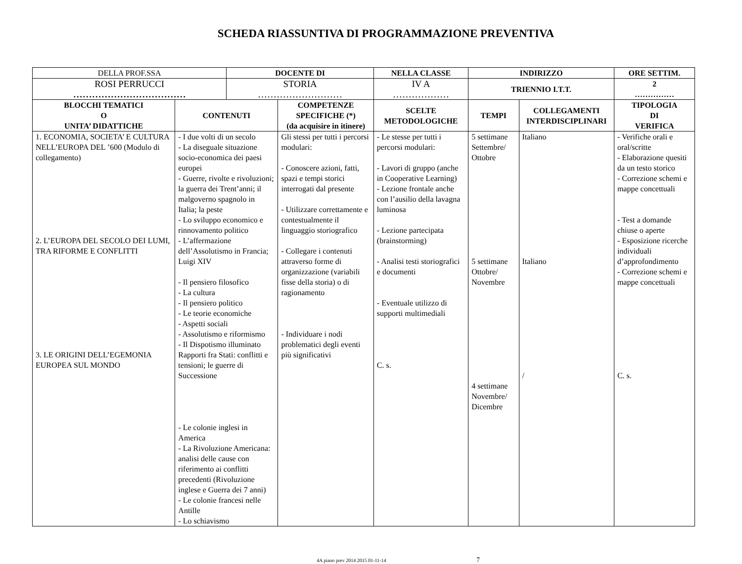SCHEDA RIASSUNTIVA DI PROGRAMMAZIONE PREVENTIVA
| DELLA PROF.SSA | | DOCENTE DI | | NELLA CLASSE | INDIRIZZO | | ORE SETTIM. |
| ROSI PERRUCCI ……………………………… | | STORIA ……………………… | | IV A ……………… | TRIENNIO I.T.T. | | 2 …………… |
| BLOCCHI TEMATICI O UNITA’ DIDATTICHE | CONTENUTI | | COMPETENZE SPECIFICHE (*) (da acquisire in itinere) | SCELTE METODOLOGICHE | TEMPI | COLLEGAMENTI INTERDISCIPLINARI | TIPOLOGIA DI VERIFICA |
| 1. ECONOMIA, SOCIETA’ E CULTURA NELL’EUROPA DEL ’600 (Modulo di collegamento) 2. L’EUROPA DEL SECOLO DEI LUMI, TRA RIFORME E CONFLITTI 3. LE ORIGINI DELL’EGEMONIA EUROPEA SUL MONDO | - I due volti di un secolo - La diseguale situazione socio-economica dei paesi europei - Guerre, rivolte e rivoluzioni; la guerra dei Trent’anni; il malgoverno spagnolo in Italia; la peste - Lo sviluppo economico e rinnovamento politico - L’affermazione dell’Assolutismo in Francia; Luigi XIV - Il pensiero filosofico - La cultura - Il pensiero politico - Le teorie economiche - Aspetti sociali - Assolutismo e riformismo - Il Dispotismo illuminato Rapporti fra Stati: conflitti e tensioni; le guerre di Successione - Le colonie inglesi in America - La Rivoluzione Americana: analisi delle cause con riferimento ai conflitti precedenti (Rivoluzione inglese e Guerra dei 7 anni) - Le colonie francesi nelle Antille - Lo schiavismo | | Gli stessi per tutti i percorsi modulari: - Conoscere azioni, fatti, spazi e tempi storici interrogati dal presente - Utilizzare correttamente e contestualmente il linguaggio storiografico - Collegare i contenuti attraverso forme di organizzazione (variabili fisse della storia) o di ragionamento - Individuare i nodi problematici degli eventi più significativi | - Le stesse per tutti i percorsi modulari: - Lavori di gruppo (anche in Cooperative Learning) - Lezione frontale anche con l’ausilio della lavagna luminosa - Lezione partecipata (brainstorming) - Analisi testi storiografici e documenti - Eventuale utilizzo di supporti multimediali C. s. | 5 settimane Settembre/ Ottobre 5 settimane Ottobre/ Novembre 4 settimane Novembre/ Dicembre | Italiano Italiano / | - Verifiche orali e oral/scritte - Elaborazione quesiti da un testo storico - Correzione schemi e mappe concettuali - Test a domande chiuse o aperte - Esposizione ricerche individuali d’approfondimento - Correzione schemi e mappe concettuali C. s. |
4A piano prev 2014 2015 01-11-14 7